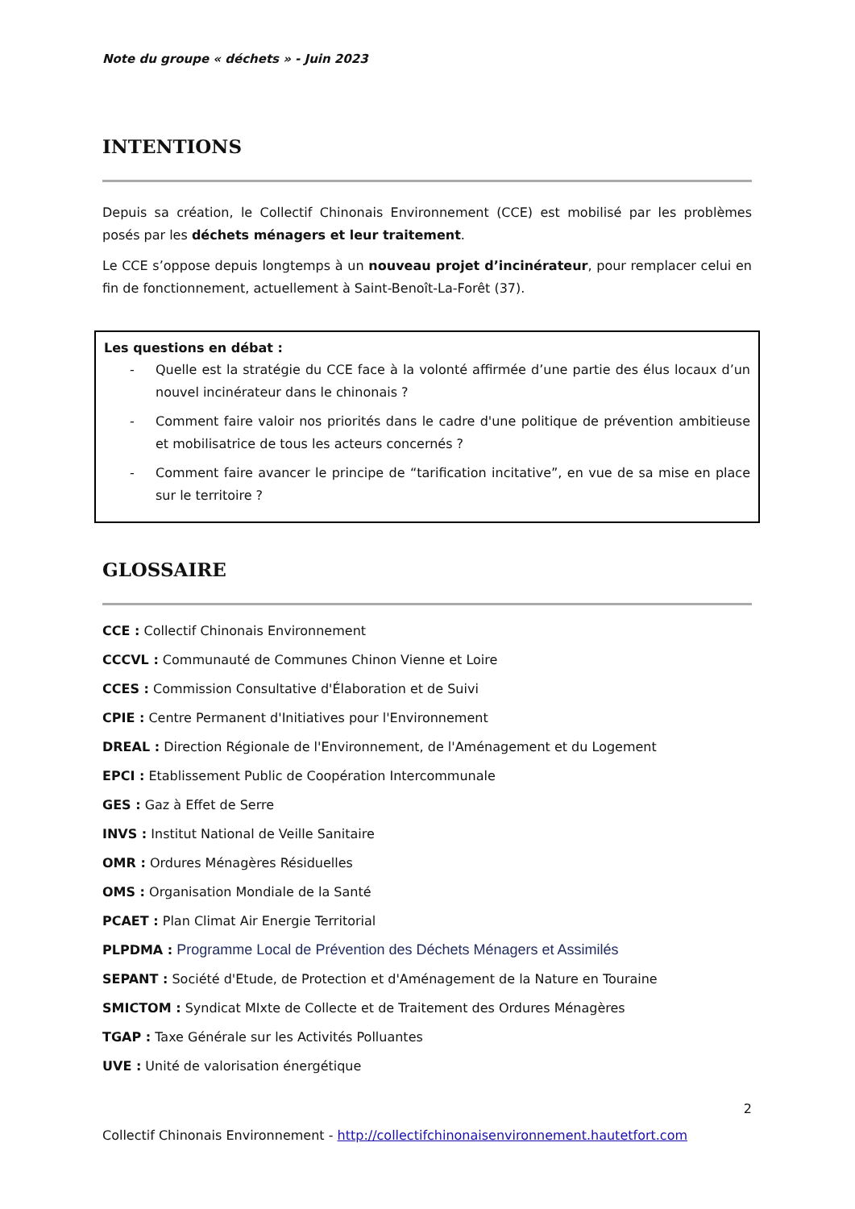Note du groupe « déchets » - Juin 2023
INTENTIONS
Depuis sa création, le Collectif Chinonais Environnement (CCE) est mobilisé par les problèmes posés par les déchets ménagers et leur traitement.
Le CCE s’oppose depuis longtemps à un nouveau projet d’incinérateur, pour remplacer celui en fin de fonctionnement, actuellement à Saint-Benoît-La-Forêt (37).
Les questions en débat :
- Quelle est la stratégie du CCE face à la volonté affirmée d’une partie des élus locaux d’un nouvel incinérateur dans le chinonais ?
- Comment faire valoir nos priorités dans le cadre d'une politique de prévention ambitieuse et mobilisatrice de tous les acteurs concernés ?
- Comment faire avancer le principe de “tarification incitative”, en vue de sa mise en place sur le territoire ?
GLOSSAIRE
CCE : Collectif Chinonais Environnement
CCCVL : Communauté de Communes Chinon Vienne et Loire
CCES : Commission Consultative d'Élaboration et de Suivi
CPIE : Centre Permanent d'Initiatives pour l'Environnement
DREAL : Direction Régionale de l'Environnement, de l'Aménagement et du Logement
EPCI : Etablissement Public de Coopération Intercommunale
GES : Gaz à Effet de Serre
INVS : Institut National de Veille Sanitaire
OMR : Ordures Ménagères Résiduelles
OMS : Organisation Mondiale de la Santé
PCAET : Plan Climat Air Energie Territorial
PLPDMA : Programme Local de Prévention des Déchets Ménagers et Assimilés
SEPANT : Société d'Etude, de Protection et d'Aménagement de la Nature en Touraine
SMICTOM : Syndicat MIxte de Collecte et de Traitement des Ordures Ménagères
TGAP : Taxe Générale sur les Activités Polluantes
UVE : Unité de valorisation énergétique
2
Collectif Chinonais Environnement - http://collectifchinonaisenvironnement.hautetfort.com